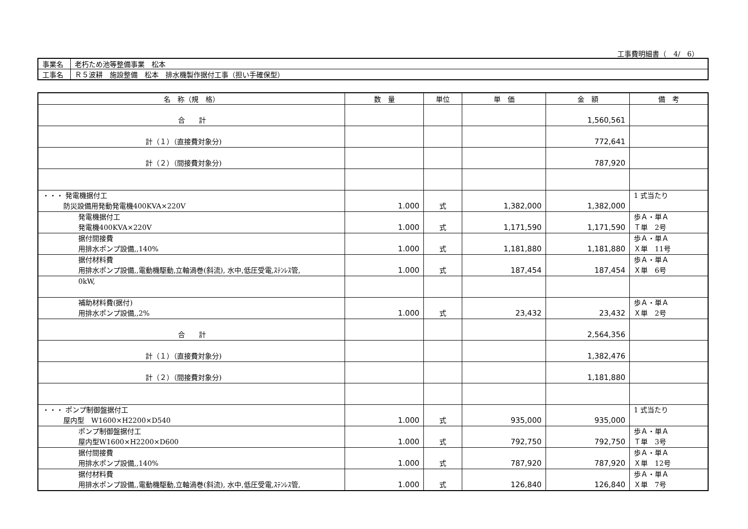工事費明細書（　4/　6）
| 事業名 | 老朽ため池等整備事業 松本 |
| 工事名 | Ｒ５波耕 施設整備 松本 排水機製作据付工事（担い手確保型） |
| 名 称（規 格） | 数 量 | 単位 | 単 価 | 金 額 | 備 考 |
| --- | --- | --- | --- | --- | --- |
| 合 計 | | | | 1,560,561 | |
| 計（１）（直接費対象分) | | | | 772,641 | |
| 計（２）（間接費対象分) | | | | 787,920 | |
| ・・・ 発電機据付工 防災設備用発動発電機400KVA×220V | 1.000 | 式 | 1,382,000 | 1,382,000 | 1 式当たり |
| 発電機据付工 発電機400KVA×220V | 1.000 | 式 | 1,171,590 | 1,171,590 | 歩Ａ・単Ａ Ｔ単 2号 |
| 据付間接費 用排水ポンプ設備,,140% | 1.000 | 式 | 1,181,880 | 1,181,880 | 歩Ａ・単Ａ Ｘ単 11号 |
| 据付材料費 用排水ポンプ設備,,電動機駆動,立軸渦巻(斜流), 水中,低圧受電,ｽﾃﾝﾚｽ管, | 1.000 | 式 | 187,454 | 187,454 | 歩Ａ・単Ａ Ｘ単 6号 |
| 0kW, | | | | | |
| 補助材料費(据付) 用排水ポンプ設備,,2% | 1.000 | 式 | 23,432 | 23,432 | 歩Ａ・単Ａ Ｘ単 2号 |
| 合 計 | | | | 2,564,356 | |
| 計（１）（直接費対象分) | | | | 1,382,476 | |
| 計（２）（間接費対象分) | | | | 1,181,880 | |
| ・・・ ポンプ制御盤据付工 屋内型 W1600×H2200×D540 | 1.000 | 式 | 935,000 | 935,000 | 1 式当たり |
| ポンプ制御盤据付工 屋内型W1600×H2200×D600 | 1.000 | 式 | 792,750 | 792,750 | 歩Ａ・単Ａ Ｔ単 3号 |
| 据付間接費 用排水ポンプ設備,,140% | 1.000 | 式 | 787,920 | 787,920 | 歩Ａ・単Ａ Ｘ単 12号 |
| 据付材料費 用排水ポンプ設備,,電動機駆動,立軸渦巻(斜流), 水中,低圧受電,ｽﾃﾝﾚｽ管, | 1.000 | 式 | 126,840 | 126,840 | 歩Ａ・単Ａ Ｘ単 7号 |